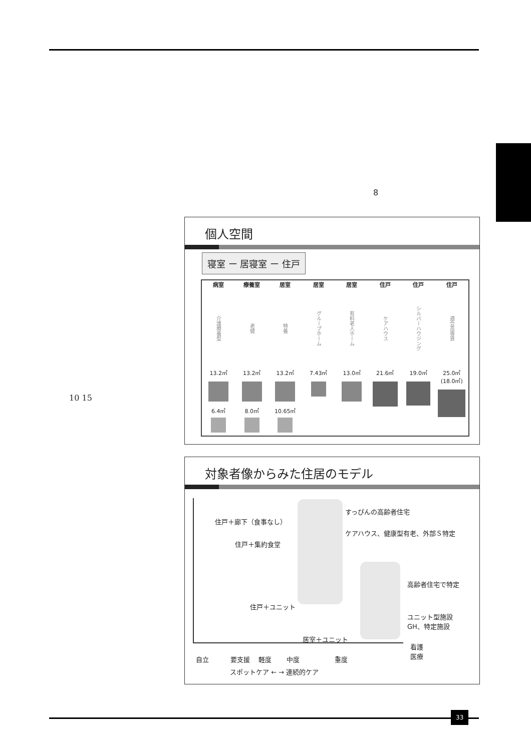8
10 15
個人空間
寝室 ー 居寝室 ー 住戸
病室
介護療養型
13.2㎡
6.4㎡
療養室
老健
13.2㎡
8.0㎡
居室
特養
13.2㎡
10.65㎡
居室
グループホーム
7.43㎡
居室
有料老人ホーム
13.0㎡
住戸
ケアハウス
21.6㎡
住戸
シルバーハウジング
19.0㎡
住戸
適合高専賃
25.0㎡ (18.0㎡)
対象者像からみた住居のモデル
住戸＋廊下（食事なし）
すっぴんの高齢者住宅
住戸＋集約食堂
ケアハウス、健康型有老、外部Ｓ特定
高齢者住宅で特定
住戸＋ユニット
ユニット型施設
GH、特定施設
居室＋ユニット
看護
医療
自立 　　　要支援　 軽度　　 中度　　　　　 重度
スポットケア ← → 連続的ケア
33